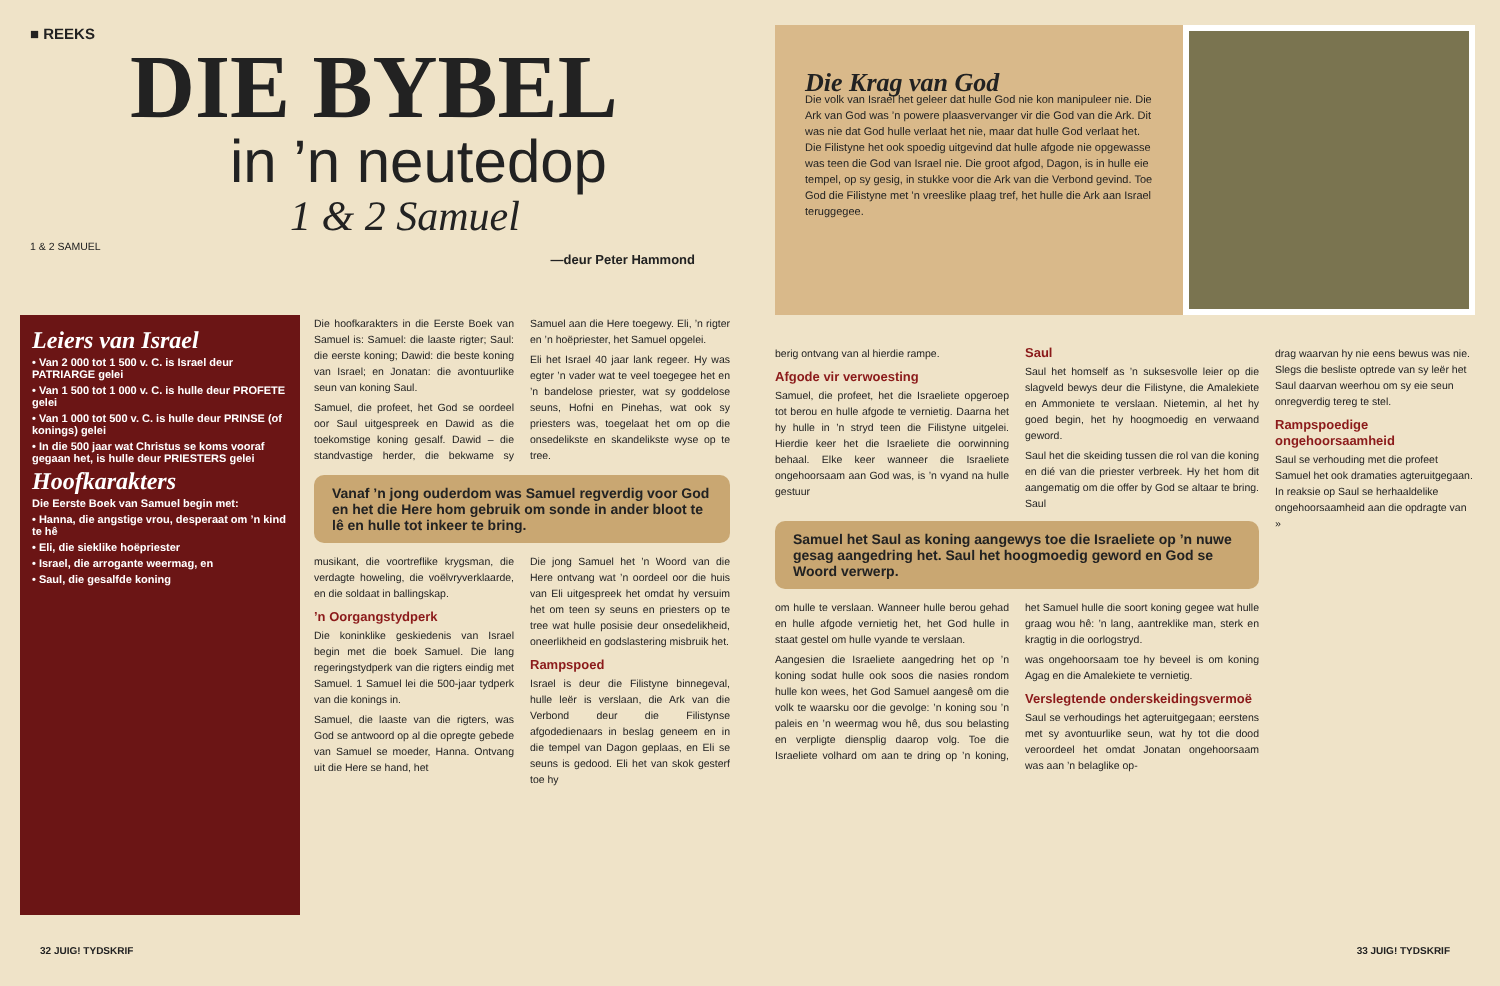■ REEKS
DIE BYBEL
in ’n neutedop
1 & 2 Samuel
1 & 2 SAMUEL
—deur Peter Hammond
Leiers van Israel
• Van 2 000 tot 1 500 v. C. is Israel deur PATRIARGE gelei
• Van 1 500 tot 1 000 v. C. is hulle deur PROFETE gelei
• Van 1 000 tot 500 v. C. is hulle deur PRINSE (of konings) gelei
• In die 500 jaar wat Christus se koms vooraf gegaan het, is hulle deur PRIESTERS gelei
Hoofkarakters
Die Eerste Boek van Samuel begin met:
• Hanna, die angstige vrou, desperaat om ’n kind te hê
• Eli, die sieklike hoëpriester
• Israel, die arrogante weermag, en
• Saul, die gesalfde koning
Die hoofkarakters in die Eerste Boek van Samuel is: Samuel: die laaste rigter; Saul: die eerste koning; Dawid: die beste koning van Israel; en Jonatan: die avontuurlike seun van koning Saul.
Samuel, die profeet, het God se oordeel oor Saul uitgespreek en Dawid as die toekomstige koning gesalf. Dawid – die standvastige herder, die bekwame sy Samuel aan die Here toegewy. Eli, ’n rigter en ’n hoëpriester, het Samuel opgelei.
Eli het Israel 40 jaar lank regeer. Hy was egter ’n vader wat te veel toegegee het en ’n bandelose priester, wat sy goddelose seuns, Hofni en Pinehas, wat ook sy priesters was, toegelaat het om op die onsedelikste en skandelikste wyse op te tree.
Vanaf ’n jong ouderdom was Samuel regverdig voor God en het die Here hom gebruik om sonde in ander bloot te lê en hulle tot inkeer te bring.
musikant, die voortreflike krygsman, die verdagte howeling, die voëlvryverklaarde, en die soldaat in ballingskap.
’n Oorgangstydperk
Die koninklike geskiedenis van Israel begin met die boek Samuel. Die lang regeringstydperk van die rigters eindig met Samuel. 1 Samuel lei die 500-jaar tydperk van die konings in.
Samuel, die laaste van die rigters, was God se antwoord op al die opregte gebede van Samuel se moeder, Hanna. Ontvang uit die Here se hand, het
Die jong Samuel het ’n Woord van die Here ontvang wat ’n oordeel oor die huis van Eli uitgespreek het omdat hy versuim het om teen sy seuns en priesters op te tree wat hulle posisie deur onsedelikheid, oneerlikheid en godslastering misbruik het.
Rampspoed
Israel is deur die Filistyne binnegeval, hulle leër is verslaan, die Ark van die Verbond deur die Filistynse afgodedienaars in beslag geneem en in die tempel van Dagon geplaas, en Eli se seuns is gedood. Eli het van skok gesterf toe hy
32 JUIG! TYDSKRIF
Die Krag van God
Die volk van Israel het geleer dat hulle God nie kon manipuleer nie. Die Ark van God was ’n powere plaasvervanger vir die God van die Ark. Dit was nie dat God hulle verlaat het nie, maar dat hulle God verlaat het. Die Filistyne het ook spoedig uitgevind dat hulle afgode nie opgewasse was teen die God van Israel nie. Die groot afgod, Dagon, is in hulle eie tempel, op sy gesig, in stukke voor die Ark van die Verbond gevind. Toe God die Filistyne met ’n vreeslike plaag tref, het hulle die Ark aan Israel teruggegee.
berig ontvang van al hierdie rampe.
Afgode vir verwoesting
Samuel, die profeet, het die Israeliete opgeroep tot berou en hulle afgode te vernietig. Daarna het hy hulle in ’n stryd teen die Filistyne uitgelei. Hierdie keer het die Israeliete die oorwinning behaal. Elke keer wanneer die Israeliete ongehoorsaam aan God was, is ’n vyand na hulle gestuur
Saul
Saul het homself as ’n suksesvolle leier op die slagveld bewys deur die Filistyne, die Amalekiete en Ammoniete te verslaan. Nietemin, al het hy goed begin, het hy hoogmoedig en verwaand geword.
Saul het die skeiding tussen die rol van die koning en dié van die priester verbreek. Hy het hom dit aangematig om die offer by God se altaar te bring. Saul
Samuel het Saul as koning aangewys toe die Israeliete op ’n nuwe gesag aangedring het. Saul het hoogmoedig geword en God se Woord verwerp.
om hulle te verslaan. Wanneer hulle berou gehad en hulle afgode vernietig het, het God hulle in staat gestel om hulle vyande te verslaan.
Aangesien die Israeliete aangedring het op ’n koning sodat hulle ook soos die nasies rondom hulle kon wees, het God Samuel aangesê om die volk te waarsku oor die gevolge: ’n koning sou ’n paleis en ’n weermag wou hê, dus sou belasting en verpligte diensplig daarop volg. Toe die Israeliete volhard om aan te dring op ’n koning, het Samuel hulle die soort koning gegee wat hulle graag wou hê: ’n lang, aantreklike man, sterk en kragtig in die oorlogstryd.
was ongehoorsaam toe hy beveel is om koning Agag en die Amalekiete te vernietig.
Verslegtende onderskeidingsvermoë
Saul se verhoudings het agteruitgegaan; eerstens met sy avontuurlike seun, wat hy tot die dood veroordeel het omdat Jonatan ongehoorsaam was aan ’n belaglike op-
drag waarvan hy nie eens bewus was nie. Slegs die besliste optrede van sy leër het Saul daarvan weerhou om sy eie seun onregverdig tereg te stel.
Rampspoedige ongehoorsaamheid
Saul se verhouding met die profeet Samuel het ook dramaties agteruitgegaan. In reaksie op Saul se herhaaldelike ongehoorsaamheid aan die opdragte van »
33 JUIG! TYDSKRIF